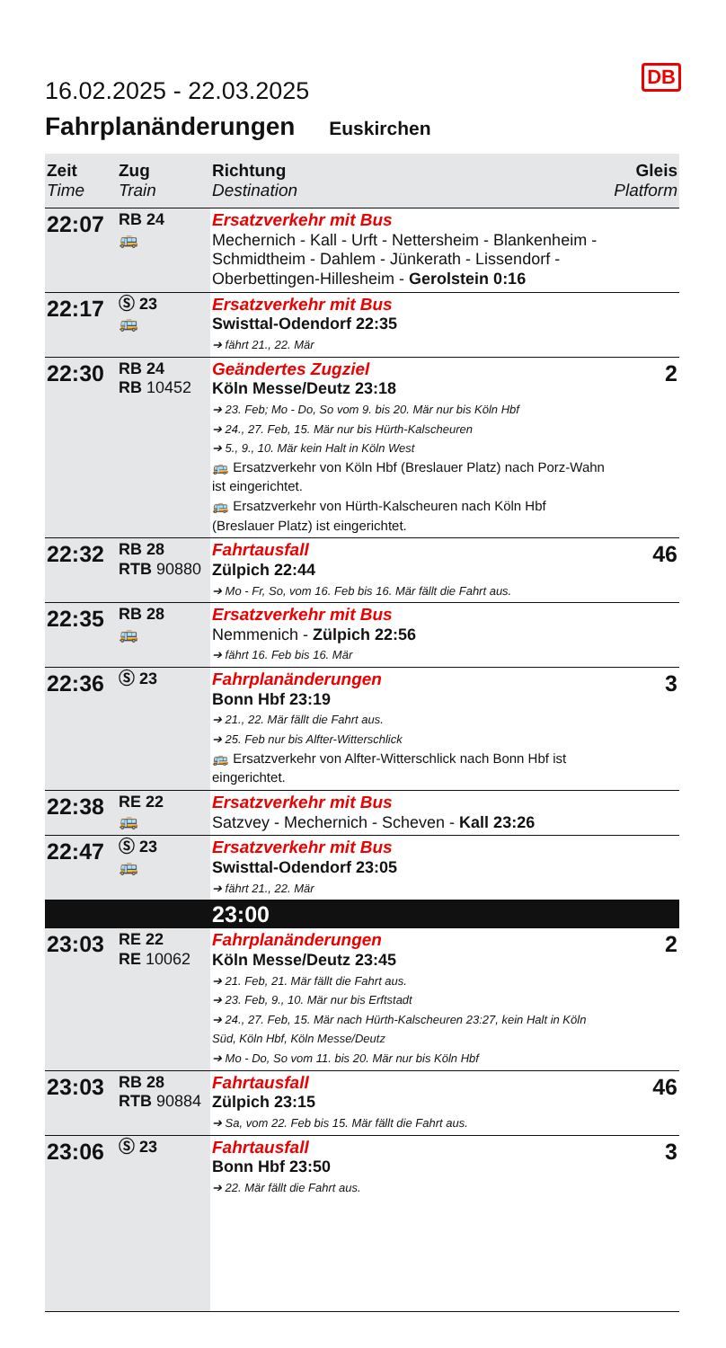DB
16.02.2025 - 22.03.2025
Fahrplanänderungen Euskirchen
| Zeit Time | Zug Train | Richtung Destination | Gleis Platform |
| --- | --- | --- | --- |
| 22:07 | RB 24 🚌 | Ersatzverkehr mit Bus Mechernich - Kall - Urft - Nettersheim - Blankenheim - Schmidtheim - Dahlem - Jünkerath - Lissendorf - Oberbettingen-Hillesheim - Gerolstein 0:16 | |
| 22:17 | Ⓢ 23 🚌 | Ersatzverkehr mit Bus Swisttal-Odendorf 22:35 ➔ fährt 21., 22. Mär | |
| 22:30 | RB 24 RB 10452 | Geändertes Zugziel Köln Messe/Deutz 23:18 ➔ 23. Feb; Mo - Do, So vom 9. bis 20. Mär nur bis Köln Hbf ➔ 24., 27. Feb, 15. Mär nur bis Hürth-Kalscheuren ➔ 5., 9., 10. Mär kein Halt in Köln West 🚌 Ersatzverkehr von Köln Hbf (Breslauer Platz) nach Porz-Wahn ist eingerichtet. 🚌 Ersatzverkehr von Hürth-Kalscheuren nach Köln Hbf (Breslauer Platz) ist eingerichtet. | 2 |
| 22:32 | RB 28 RTB 90880 | Fahrtausfall Zülpich 22:44 ➔ Mo - Fr, So, vom 16. Feb bis 16. Mär fällt die Fahrt aus. | 46 |
| 22:35 | RB 28 🚌 | Ersatzverkehr mit Bus Nemmenich - Zülpich 22:56 ➔ fährt 16. Feb bis 16. Mär | |
| 22:36 | Ⓢ 23 | Fahrplanänderungen Bonn Hbf 23:19 ➔ 21., 22. Mär fällt die Fahrt aus. ➔ 25. Feb nur bis Alfter-Witterschlick 🚌 Ersatzverkehr von Alfter-Witterschlick nach Bonn Hbf ist eingerichtet. | 3 |
| 22:38 | RE 22 🚌 | Ersatzverkehr mit Bus Satzvey - Mechernich - Scheven - Kall 23:26 | |
| 22:47 | Ⓢ 23 🚌 | Ersatzverkehr mit Bus Swisttal-Odendorf 23:05 ➔ fährt 21., 22. Mär | |
| | | 23:00 | |
| 23:03 | RE 22 RE 10062 | Fahrplanänderungen Köln Messe/Deutz 23:45 ➔ 21. Feb, 21. Mär fällt die Fahrt aus. ➔ 23. Feb, 9., 10. Mär nur bis Erftstadt ➔ 24., 27. Feb, 15. Mär nach Hürth-Kalscheuren 23:27, kein Halt in Köln Süd, Köln Hbf, Köln Messe/Deutz ➔ Mo - Do, So vom 11. bis 20. Mär nur bis Köln Hbf | 2 |
| 23:03 | RB 28 RTB 90884 | Fahrtausfall Zülpich 23:15 ➔ Sa, vom 22. Feb bis 15. Mär fällt die Fahrt aus. | 46 |
| 23:06 | Ⓢ 23 | Fahrtausfall Bonn Hbf 23:50 ➔ 22. Mär fällt die Fahrt aus. | 3 |